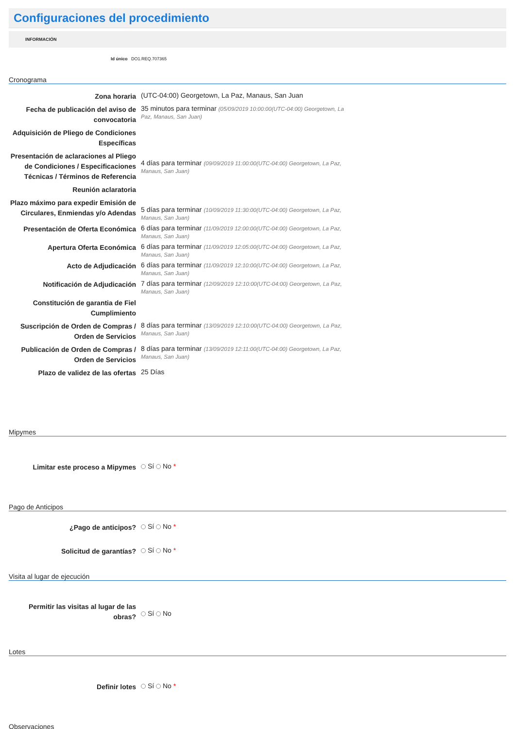Configuraciones del procedimiento
INFORMACIÓN
Id único DO1.REQ.707365
Cronograma
| Zona horaria | (UTC-04:00) Georgetown, La Paz, Manaus, San Juan |
| Fecha de publicación del aviso de convocatoria | 35 minutos para terminar (05/09/2019 10:00:00(UTC-04:00) Georgetown, La Paz, Manaus, San Juan) |
| Adquisición de Pliego de Condiciones Específicas | |
| Presentación de aclaraciones al Pliego de Condiciones / Especificaciones Técnicas / Términos de Referencia | 4 días para terminar (09/09/2019 11:00:00(UTC-04:00) Georgetown, La Paz, Manaus, San Juan) |
| Reunión aclaratoria | |
| Plazo máximo para expedir Emisión de Circulares, Enmiendas y/o Adendas | 5 días para terminar (10/09/2019 11:30:00(UTC-04:00) Georgetown, La Paz, Manaus, San Juan) |
| Presentación de Oferta Económica | 6 días para terminar (11/09/2019 12:00:00(UTC-04:00) Georgetown, La Paz, Manaus, San Juan) |
| Apertura Oferta Económica | 6 días para terminar (11/09/2019 12:05:00(UTC-04:00) Georgetown, La Paz, Manaus, San Juan) |
| Acto de Adjudicación | 6 días para terminar (11/09/2019 12:10:00(UTC-04:00) Georgetown, La Paz, Manaus, San Juan) |
| Notificación de Adjudicación | 7 días para terminar (12/09/2019 12:10:00(UTC-04:00) Georgetown, La Paz, Manaus, San Juan) |
| Constitución de garantia de Fiel Cumplimiento | |
| Suscripción de Orden de Compras / Orden de Servicios | 8 días para terminar (13/09/2019 12:10:00(UTC-04:00) Georgetown, La Paz, Manaus, San Juan) |
| Publicación de Orden de Compras / Orden de Servicios | 8 días para terminar (13/09/2019 12:11:00(UTC-04:00) Georgetown, La Paz, Manaus, San Juan) |
| Plazo de validez de las ofertas | 25 Días |
Mipymes
| Limitar este proceso a Mipymes | Sí No * |
Pago de Anticipos
| ¿Pago de anticipos? | Sí No * |
| Solicitud de garantías? | Sí No * |
Visita al lugar de ejecución
| Permitir las visitas al lugar de las obras? | Sí No |
Lotes
| Definir lotes | Sí No * |
Observaciones